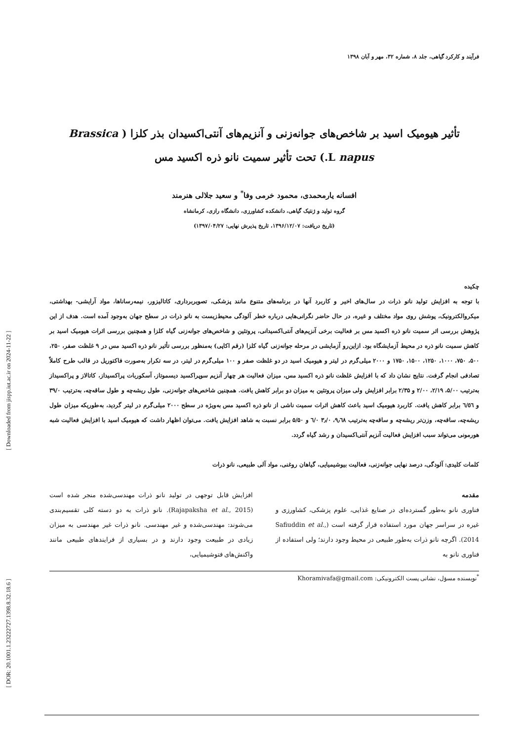[ Downloaded from jispp.iut.ac.ir on 2024-11-22 ]
[ DOR: 20.1001.1.23222727.1398.8.32.18.6 ]
فرآیند و کارکرد گیاهی، جلد ۸، شماره ۳۲، مهر و آبان ۱۳۹۸
تأثیر هیومیک اسید بر شاخص‌های جوانه‌زنی و آنزیم‌های آنتی‌اکسیدان بذر کلزا ( Brassica
napus L.) تحت تأثیر سمیت نانو ذره اکسید مس
افسانه یارمحمدی، محمود خرمی وفا<sup>*</sup> و سعید جلالی هنرمند
گروه تولید و ژنتیک گیاهی، دانشکده کشاورزی، دانشگاه رازی، کرمانشاه
(تاریخ دریافت: ۱۳۹۶/۱۲/۰۷، تاریخ پذیرش نهایی: ۱۳۹۷/۰۴/۲۷)
چکیده
با توجه به افزایش تولید نانو ذرات در سال‌های اخیر و کاربرد آنها در برنامه‌های متنوع مانند پزشکی، تصویربرداری، کاتالیزور، نیمه‌رساناها، مواد آرایشی- بهداشتی، میکروالکترونیک، پوشش روی مواد مختلف و غیره، در حال حاضر نگرانی‌هایی درباره خطر آلودگی محیط‌زیست به نانو ذرات در سطح جهان به‌وجود آمده است. هدف از این پژوهش بررسی اثر سمیت نانو ذره اکسید مس بر فعالیت برخی آنزیم‌های آنتی‌اکسیدانی، پروتئین و شاخص‌های جوانه‌زنی گیاه کلزا و همچنین بررسی اثرات هیومیک اسید بر کاهش سمیت نانو ذره در محیط آزمایشگاه بود. ازاین‌رو آزمایشی در مرحله جوانه‌زنی گیاه کلزا (رقم اکاپی) به‌منظور بررسی تأثیر نانو ذره اکسید مس در ۹ غلظت صفر، ۲۵۰، ۵۰۰، ۷۵۰، ۱۰۰۰، ۱۲۵۰، ۱۵۰۰، ۱۷۵۰ و ۲۰۰۰ میلی‌گرم در لیتر و هیومیک اسید در دو غلظت صفر و ۱۰۰ میلی‌گرم در لیتر، در سه تکرار به‌صورت فاکتوریل در قالب طرح کاملاً تصادفی انجام گرفت. نتایج نشان داد که با افزایش غلظت نانو ذره اکسید مس، میزان فعالیت هر چهار آنزیم سوپراکسید دیسموتاز، آسکوربات پراکسیداز، کاتالاز و پراکسیداز به‌ترتیب ۵/۰۰، ۲/۱۹، ۲/۰۰ و ۲/۳۵ برابر افزایش ولی میزان پروتئین به میزان دو برابر کاهش یافت. همچنین شاخص‌های جوانه‌زنی، طول ریشه‌چه و طول ساقه‌چه، به‌ترتیب ۳۹/۰ و ٦/٥٦ برابر کاهش یافت. کاربرد هیومیک اسید باعث کاهش اثرات سمیت ناشی از نانو ذره اکسید مس به‌ویژه در سطح ۲۰۰۰ میلی‌گرم در لیتر گردید، به‌طوریکه میزان طول ریشه‌چه، ساقه‌چه، وزن‌تر ریشه‌چه و ساقه‌چه به‌ترتیب ۹٫٦۸، ۳٫/۰ ٦/۰ و ۵/۵۰ برابر نسبت به شاهد افزایش یافت. می‌توان اظهار داشت که هیومیک اسید با افزایش فعالیت شبه هورمونی می‌تواند سبب افزایش فعالیت آنزیم آنتی‌اکسیدان و رشد گیاه گردد.
کلمات کلیدی: آلودگی، درصد نهایی جوانه‌زنی، فعالیت بیوشیمیایی، گیاهان روغنی، مواد آلی طبیعی، نانو ذرات
مقدمه
فناوری نانو به‌طور گسترده‌ای در صنایع غذایی، علوم پزشکی، کشاورزی و غیره در سراسر جهان مورد استفاده قرار گرفته است (Safiuddin et al., 2014). اگرچه نانو ذرات به‌طور طبیعی در محیط وجود دارند؛ ولی استفاده از فناوری نانو به
افزایش قابل توجهی در تولید نانو ذرات مهندسی‌شده منجر شده است (Rajapaksha et al., 2015). نانو ذرات به دو دسته کلی تقسیم‌بندی می‌شوند: مهندسی‌شده و غیر مهندسی. نانو ذرات غیر مهندسی به میزان زیادی در طبیعت وجود دارند و در بسیاری از فرایندهای طبیعی مانند واکنش‌های فتوشیمیایی،
<sup>*</sup> نویسنده مسؤل، نشانی پست الکترونیکی: Khoramivafa@gmail.com